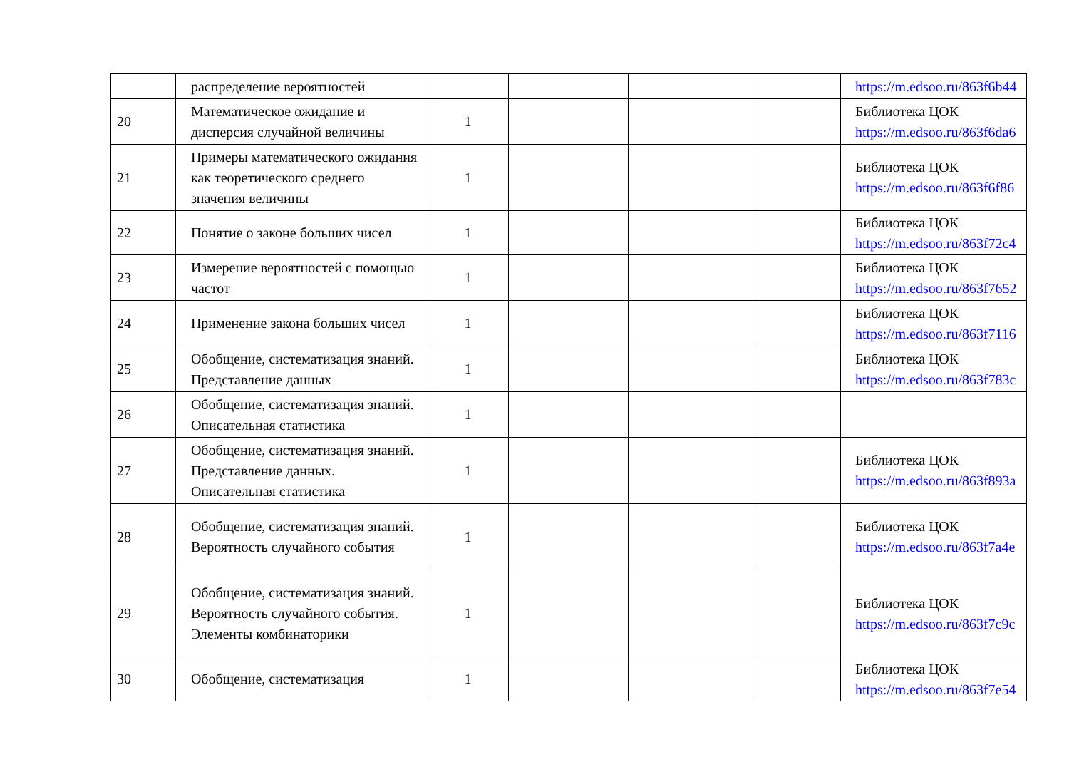| | распределение вероятностей | | | | | https://m.edsoo.ru/863f6b44 |
| 20 | Математическое ожидание и дисперсия случайной величины | 1 | | | | Библиотека ЦОК https://m.edsoo.ru/863f6da6 |
| 21 | Примеры математического ожидания как теоретического среднего значения величины | 1 | | | | Библиотека ЦОК https://m.edsoo.ru/863f6f86 |
| 22 | Понятие о законе больших чисел | 1 | | | | Библиотека ЦОК https://m.edsoo.ru/863f72c4 |
| 23 | Измерение вероятностей с помощью частот | 1 | | | | Библиотека ЦОК https://m.edsoo.ru/863f7652 |
| 24 | Применение закона больших чисел | 1 | | | | Библиотека ЦОК https://m.edsoo.ru/863f7116 |
| 25 | Обобщение, систематизация знаний. Представление данных | 1 | | | | Библиотека ЦОК https://m.edsoo.ru/863f783c |
| 26 | Обобщение, систематизация знаний. Описательная статистика | 1 | | | | |
| 27 | Обобщение, систематизация знаний. Представление данных. Описательная статистика | 1 | | | | Библиотека ЦОК https://m.edsoo.ru/863f893a |
| 28 | Обобщение, систематизация знаний. Вероятность случайного события | 1 | | | | Библиотека ЦОК https://m.edsoo.ru/863f7a4e |
| 29 | Обобщение, систематизация знаний. Вероятность случайного события. Элементы комбинаторики | 1 | | | | Библиотека ЦОК https://m.edsoo.ru/863f7c9c |
| 30 | Обобщение, систематизация | 1 | | | | Библиотека ЦОК https://m.edsoo.ru/863f7e54 |